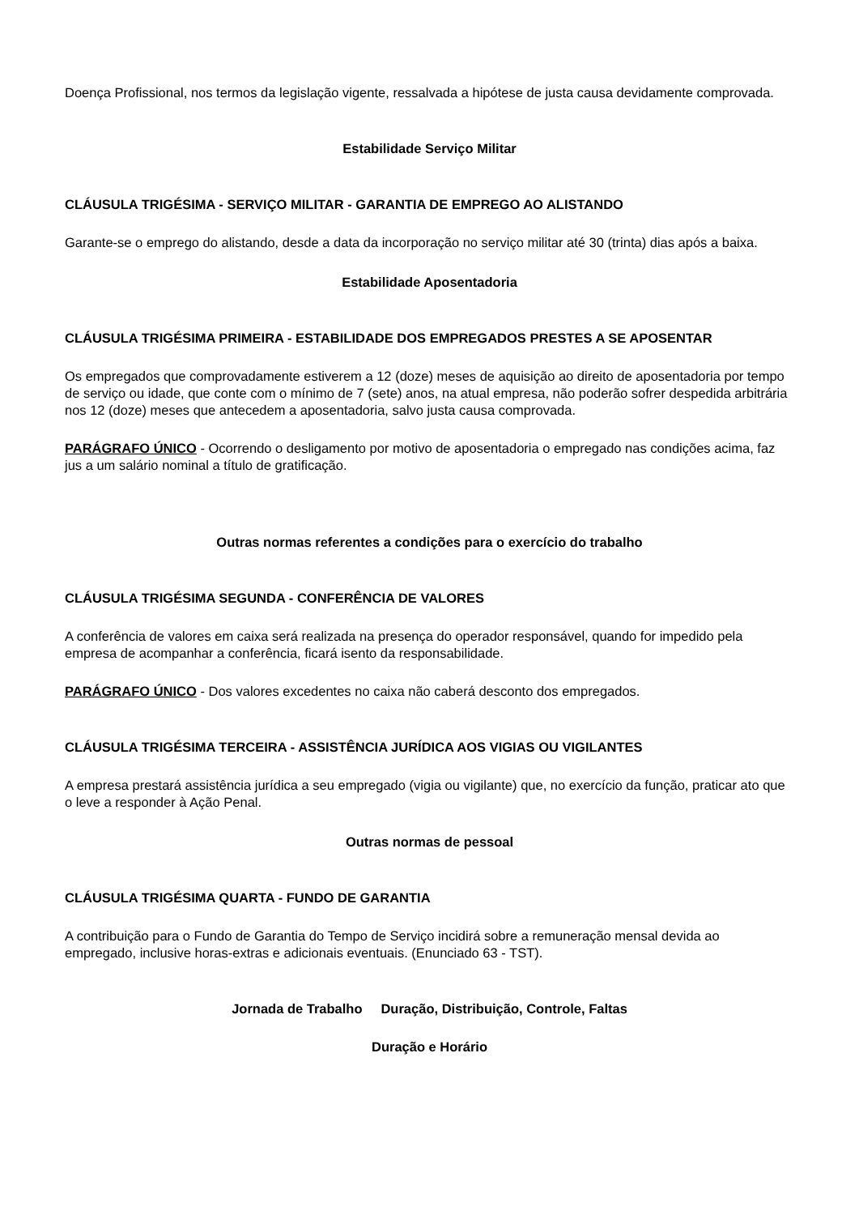Doença Profissional, nos termos da legislação vigente, ressalvada a hipótese de justa causa devidamente comprovada.
Estabilidade Serviço Militar
CLÁUSULA TRIGÉSIMA - SERVIÇO MILITAR - GARANTIA DE EMPREGO AO ALISTANDO
Garante-se o emprego do alistando, desde a data da incorporação no serviço militar até 30 (trinta) dias após a baixa.
Estabilidade Aposentadoria
CLÁUSULA TRIGÉSIMA PRIMEIRA - ESTABILIDADE DOS EMPREGADOS PRESTES A SE APOSENTAR
Os empregados que comprovadamente estiverem a 12 (doze) meses de aquisição ao direito de aposentadoria por tempo de serviço ou idade, que conte com o mínimo de 7 (sete) anos, na atual empresa, não poderão sofrer despedida arbitrária nos 12 (doze) meses que antecedem a aposentadoria, salvo justa causa comprovada.
PARÁGRAFO ÚNICO - Ocorrendo o desligamento por motivo de aposentadoria o empregado nas condições acima, faz jus a um salário nominal a título de gratificação.
Outras normas referentes a condições para o exercício do trabalho
CLÁUSULA TRIGÉSIMA SEGUNDA - CONFERÊNCIA DE VALORES
A conferência de valores em caixa será realizada na presença do operador responsável, quando for impedido pela empresa de acompanhar a conferência, ficará isento da responsabilidade.
PARÁGRAFO ÚNICO - Dos valores excedentes no caixa não caberá desconto dos empregados.
CLÁUSULA TRIGÉSIMA TERCEIRA - ASSISTÊNCIA JURÍDICA AOS VIGIAS OU VIGILANTES
A empresa prestará assistência jurídica a seu empregado (vigia ou vigilante) que, no exercício da função, praticar ato que o leve a responder à Ação Penal.
Outras normas de pessoal
CLÁUSULA TRIGÉSIMA QUARTA - FUNDO DE GARANTIA
A contribuição para o Fundo de Garantia do Tempo de Serviço incidirá sobre a remuneração mensal devida ao empregado, inclusive horas-extras e adicionais eventuais. (Enunciado 63 - TST).
Jornada de Trabalho Duração, Distribuição, Controle, Faltas
Duração e Horário